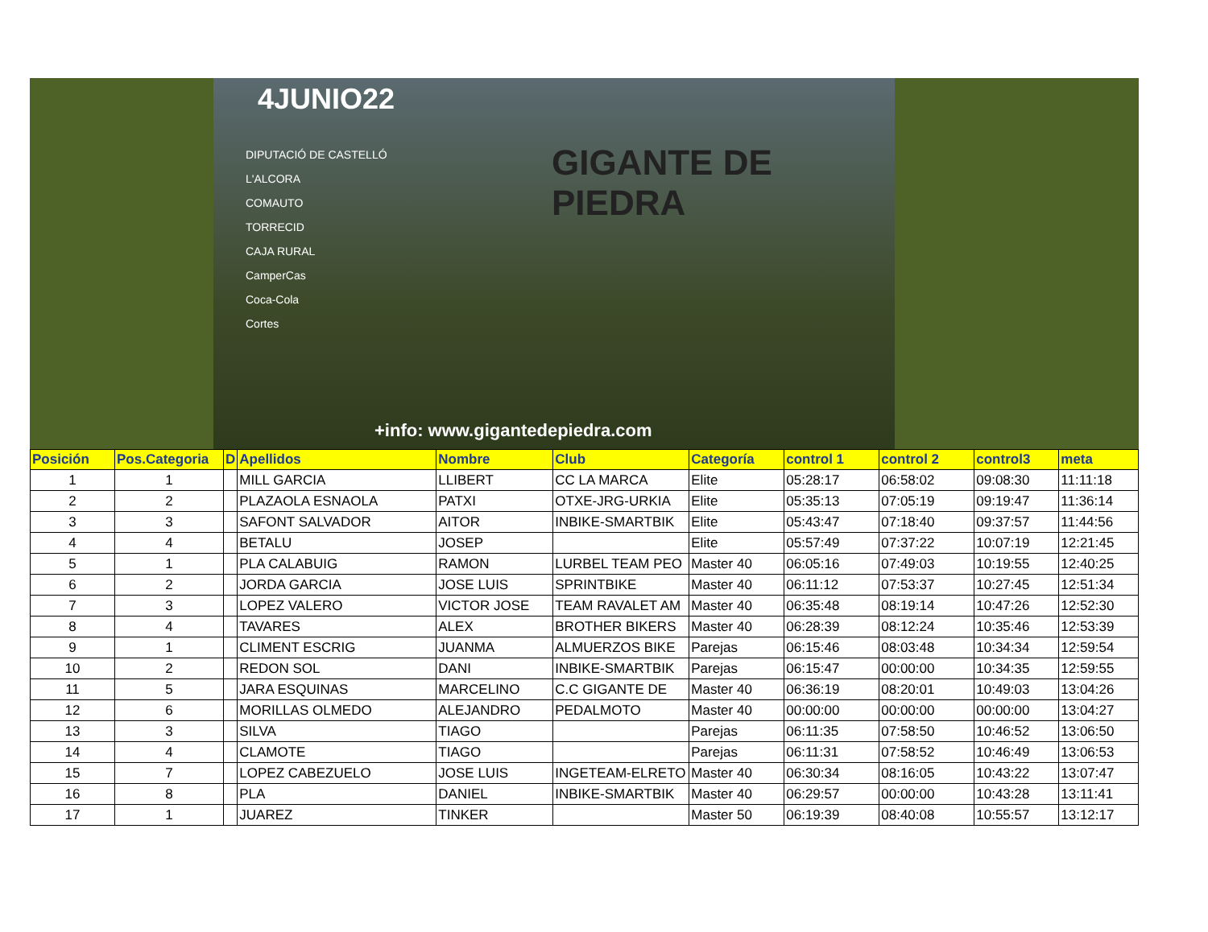4JUNIO22
DIPUTACIÓ DE CASTELLÓ
L'ALCORA
COMAUTO
TORRECID
CAJA RURAL
CamperCas
Coca-Cola
Cortes
GIGANTE DE PIEDRA
+info: www.gigantedepiedra.com
| Posición | Pos.Categoria | D | Apellidos | Nombre | Club | Categoría | control 1 | control 2 | control3 | meta |
| --- | --- | --- | --- | --- | --- | --- | --- | --- | --- | --- |
| 1 | 1 | | MILL GARCIA | LLIBERT | CC LA MARCA | Elite | 05:28:17 | 06:58:02 | 09:08:30 | 11:11:18 |
| 2 | 2 | | PLAZAOLA ESNAOLA | PATXI | OTXE-JRG-URKIA | Elite | 05:35:13 | 07:05:19 | 09:19:47 | 11:36:14 |
| 3 | 3 | | SAFONT SALVADOR | AITOR | INBIKE-SMARTBIK | Elite | 05:43:47 | 07:18:40 | 09:37:57 | 11:44:56 |
| 4 | 4 | | BETALU | JOSEP | | Elite | 05:57:49 | 07:37:22 | 10:07:19 | 12:21:45 |
| 5 | 1 | | PLA CALABUIG | RAMON | LURBEL TEAM PEO | Master 40 | 06:05:16 | 07:49:03 | 10:19:55 | 12:40:25 |
| 6 | 2 | | JORDA GARCIA | JOSE LUIS | SPRINTBIKE | Master 40 | 06:11:12 | 07:53:37 | 10:27:45 | 12:51:34 |
| 7 | 3 | | LOPEZ VALERO | VICTOR JOSE | TEAM RAVALET AM | Master 40 | 06:35:48 | 08:19:14 | 10:47:26 | 12:52:30 |
| 8 | 4 | | TAVARES | ALEX | BROTHER BIKERS | Master 40 | 06:28:39 | 08:12:24 | 10:35:46 | 12:53:39 |
| 9 | 1 | | CLIMENT ESCRIG | JUANMA | ALMUERZOS BIKE | Parejas | 06:15:46 | 08:03:48 | 10:34:34 | 12:59:54 |
| 10 | 2 | | REDON SOL | DANI | INBIKE-SMARTBIK | Parejas | 06:15:47 | 00:00:00 | 10:34:35 | 12:59:55 |
| 11 | 5 | | JARA ESQUINAS | MARCELINO | C.C GIGANTE DE | Master 40 | 06:36:19 | 08:20:01 | 10:49:03 | 13:04:26 |
| 12 | 6 | | MORILLAS OLMEDO | ALEJANDRO | PEDALMOTO | Master 40 | 00:00:00 | 00:00:00 | 00:00:00 | 13:04:27 |
| 13 | 3 | | SILVA | TIAGO | | Parejas | 06:11:35 | 07:58:50 | 10:46:52 | 13:06:50 |
| 14 | 4 | | CLAMOTE | TIAGO | | Parejas | 06:11:31 | 07:58:52 | 10:46:49 | 13:06:53 |
| 15 | 7 | | LOPEZ CABEZUELO | JOSE LUIS | INGETEAM-ELRETO | Master 40 | 06:30:34 | 08:16:05 | 10:43:22 | 13:07:47 |
| 16 | 8 | | PLA | DANIEL | INBIKE-SMARTBIK | Master 40 | 06:29:57 | 00:00:00 | 10:43:28 | 13:11:41 |
| 17 | 1 | | JUAREZ | TINKER | | Master 50 | 06:19:39 | 08:40:08 | 10:55:57 | 13:12:17 |